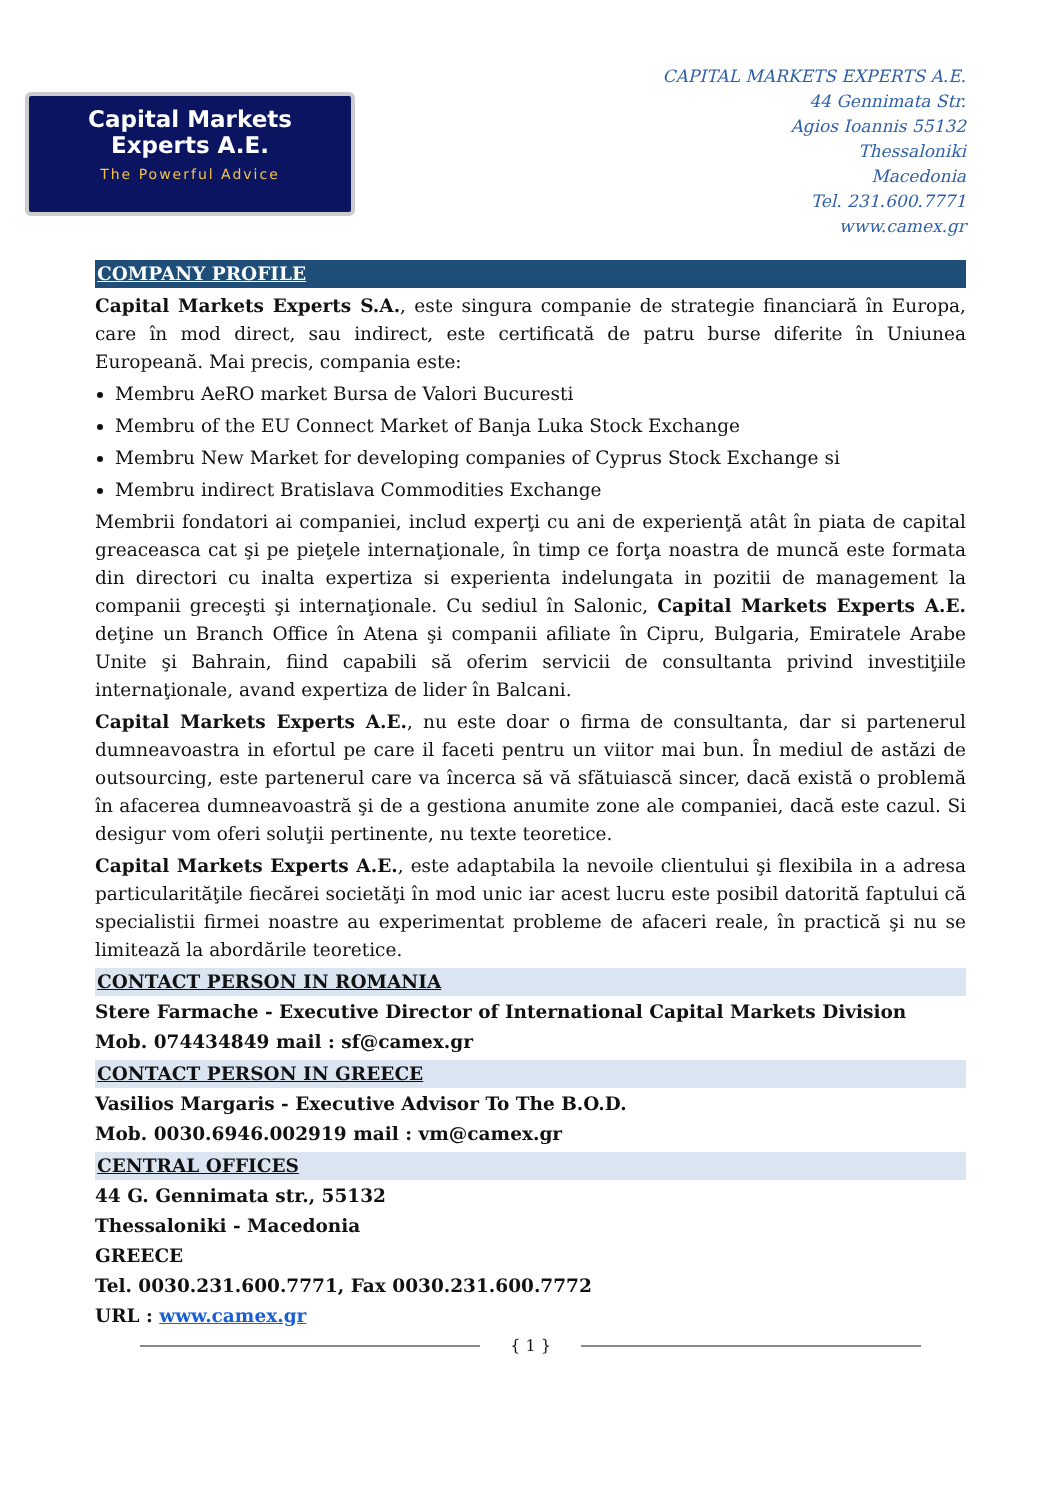Capital Markets
Experts A.E.
The Powerful Advice
CAPITAL MARKETS EXPERTS A.E.
44 Gennimata Str.
Agios Ioannis 55132
Thessaloniki
Macedonia
Tel. 231.600.7771
www.camex.gr
COMPANY PROFILE
Capital Markets Experts S.A., este singura companie de strategie financiară în Europa, care în mod direct, sau indirect, este certificată de patru burse diferite în Uniunea Europeană. Mai precis, compania este:
Membru AeRO market Bursa de Valori Bucuresti
Membru of the EU Connect Market of Banja Luka Stock Exchange
Membru New Market for developing companies of Cyprus Stock Exchange si
Membru indirect Bratislava Commodities Exchange
Membrii fondatori ai companiei, includ experţi cu ani de experienţă atât în piata de capital greaceasca cat şi pe pieţele internaţionale, în timp ce forţa noastra de muncă este formata din directori cu inalta expertiza si experienta indelungata in pozitii de management la companii greceşti şi internaţionale. Cu sediul în Salonic, Capital Markets Experts A.E. deţine un Branch Office în Atena şi companii afiliate în Cipru, Bulgaria, Emiratele Arabe Unite şi Bahrain, fiind capabili să oferim servicii de consultanta privind investiţiile internaţionale, avand expertiza de lider în Balcani.
Capital Markets Experts A.E., nu este doar o firma de consultanta, dar si partenerul dumneavoastra in efortul pe care il faceti pentru un viitor mai bun. În mediul de astăzi de outsourcing, este partenerul care va încerca să vă sfătuiască sincer, dacă există o problemă în afacerea dumneavoastră şi de a gestiona anumite zone ale companiei, dacă este cazul. Si desigur vom oferi soluţii pertinente, nu texte teoretice.
Capital Markets Experts A.E., este adaptabila la nevoile clientului şi flexibila in a adresa particularităţile fiecărei societăţi în mod unic iar acest lucru este posibil datorită faptului că specialistii firmei noastre au experimentat probleme de afaceri reale, în practică şi nu se limitează la abordările teoretice.
CONTACT PERSON IN ROMANIA
Stere Farmache - Executive Director of International Capital Markets Division
Mob. 074434849 mail : sf@camex.gr
CONTACT PERSON IN GREECE
Vasilios Margaris - Executive Advisor To The B.O.D.
Mob. 0030.6946.002919 mail : vm@camex.gr
CENTRAL OFFICES
44 G. Gennimata str., 55132
Thessaloniki - Macedonia
GREECE
Tel. 0030.231.600.7771, Fax 0030.231.600.7772
URL : www.camex.gr
{ 1 }